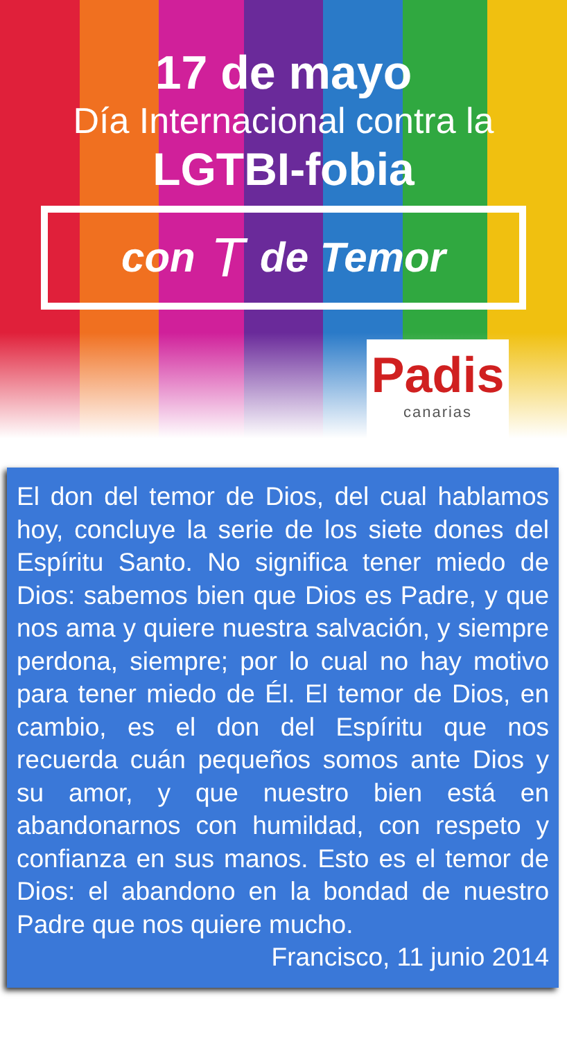17 de mayo
Día Internacional contra la
LGTBI-fobia
con T de Temor
Padis
canarias
El don del temor de Dios, del cual hablamos hoy, concluye la serie de los siete dones del Espíritu Santo. No significa tener miedo de Dios: sabemos bien que Dios es Padre, y que nos ama y quiere nuestra salvación, y siempre perdona, siempre; por lo cual no hay motivo para tener miedo de Él. El temor de Dios, en cambio, es el don del Espíritu que nos recuerda cuán pequeños somos ante Dios y su amor, y que nuestro bien está en abandonarnos con humildad, con respeto y confianza en sus manos. Esto es el temor de Dios: el abandono en la bondad de nuestro Padre que nos quiere mucho.
Francisco, 11 junio 2014